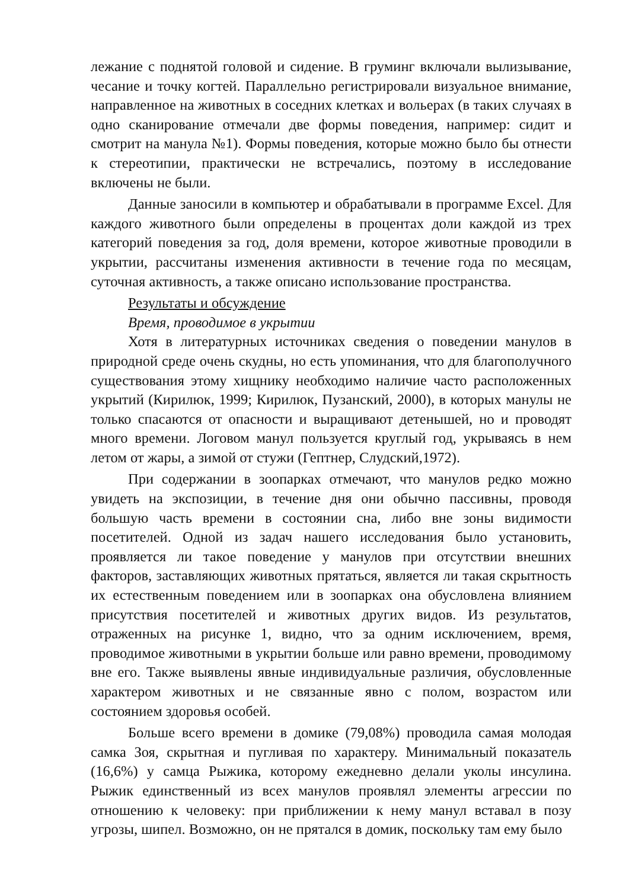лежание с поднятой головой и сидение. В груминг включали вылизывание, чесание и точку когтей. Параллельно регистрировали визуальное внимание, направленное на животных в соседних клетках и вольерах (в таких случаях в одно сканирование отмечали две формы поведения, например: сидит и смотрит на манула №1). Формы поведения, которые можно было бы отнести к стереотипии, практически не встречались, поэтому в исследование включены не были.
Данные заносили в компьютер и обрабатывали в программе Excel. Для каждого животного были определены в процентах доли каждой из трех категорий поведения за год, доля времени, которое животные проводили в укрытии, рассчитаны изменения активности в течение года по месяцам, суточная активность, а также описано использование пространства.
Результаты и обсуждение
Время, проводимое в укрытии
Хотя в литературных источниках сведения о поведении манулов в природной среде очень скудны, но есть упоминания, что для благополучного существования этому хищнику необходимо наличие часто расположенных укрытий (Кирилюк, 1999; Кирилюк, Пузанский, 2000), в которых манулы не только спасаются от опасности и выращивают детенышей, но и проводят много времени. Логовом манул пользуется круглый год, укрываясь в нем летом от жары, а зимой от стужи (Гептнер, Слудский,1972).
При содержании в зоопарках отмечают, что манулов редко можно увидеть на экспозиции, в течение дня они обычно пассивны, проводя большую часть времени в состоянии сна, либо вне зоны видимости посетителей. Одной из задач нашего исследования было установить, проявляется ли такое поведение у манулов при отсутствии внешних факторов, заставляющих животных прятаться, является ли такая скрытность их естественным поведением или в зоопарках она обусловлена влиянием присутствия посетителей и животных других видов. Из результатов, отраженных на рисунке 1, видно, что за одним исключением, время, проводимое животными в укрытии больше или равно времени, проводимому вне его. Также выявлены явные индивидуальные различия, обусловленные характером животных и не связанные явно с полом, возрастом или состоянием здоровья особей.
Больше всего времени в домике (79,08%) проводила самая молодая самка Зоя, скрытная и пугливая по характеру. Минимальный показатель (16,6%) у самца Рыжика, которому ежедневно делали уколы инсулина. Рыжик единственный из всех манулов проявлял элементы агрессии по отношению к человеку: при приближении к нему манул вставал в позу угрозы, шипел. Возможно, он не прятался в домик, поскольку там ему было